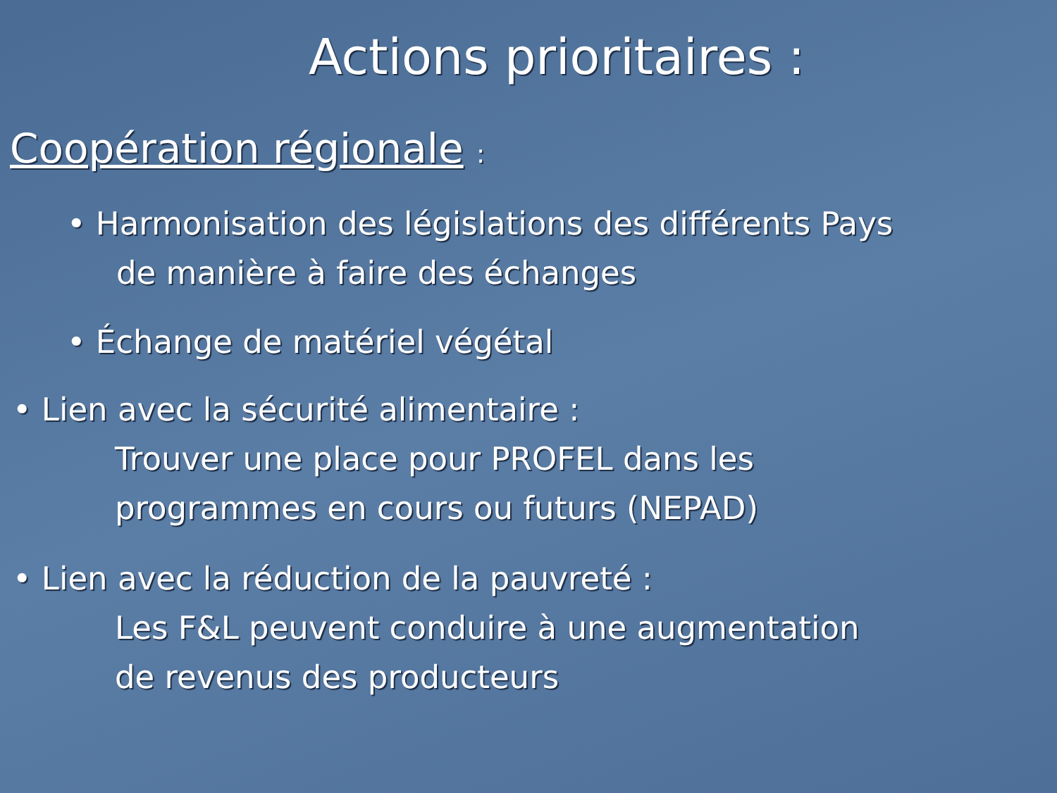Actions prioritaires :
Coopération régionale :
• Harmonisation des législations des différents Pays
de manière à faire des échanges
• Échange de matériel végétal
• Lien avec la sécurité alimentaire :
Trouver une place pour PROFEL dans les
programmes en cours ou futurs (NEPAD)
• Lien avec la réduction de la pauvreté :
Les F&L peuvent conduire à une augmentation
de revenus des producteurs